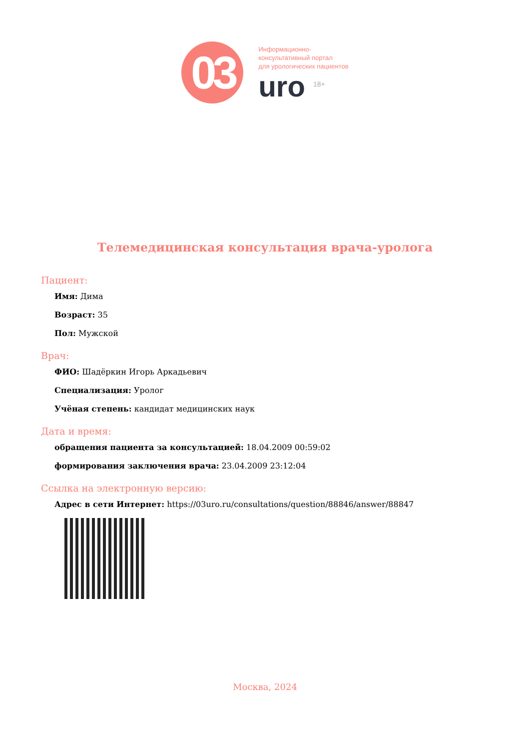03
Информационно-
консультативный портал
для урологических пациентов
uro <sup>18+</sup>
Телемедицинская консультация врача-уролога
Пациент:
Имя: Дима
Возраст: 35
Пол: Мужской
Врач:
ФИО: Шадёркин Игорь Аркадьевич
Специализация: Уролог
Учёная степень: кандидат медицинских наук
Дата и время:
обращения пациента за консультацией: 18.04.2009 00:59:02
формирования заключения врача: 23.04.2009 23:12:04
Ссылка на электронную версию:
Адрес в сети Интернет: https://03uro.ru/consultations/question/88846/answer/88847
Москва, 2024